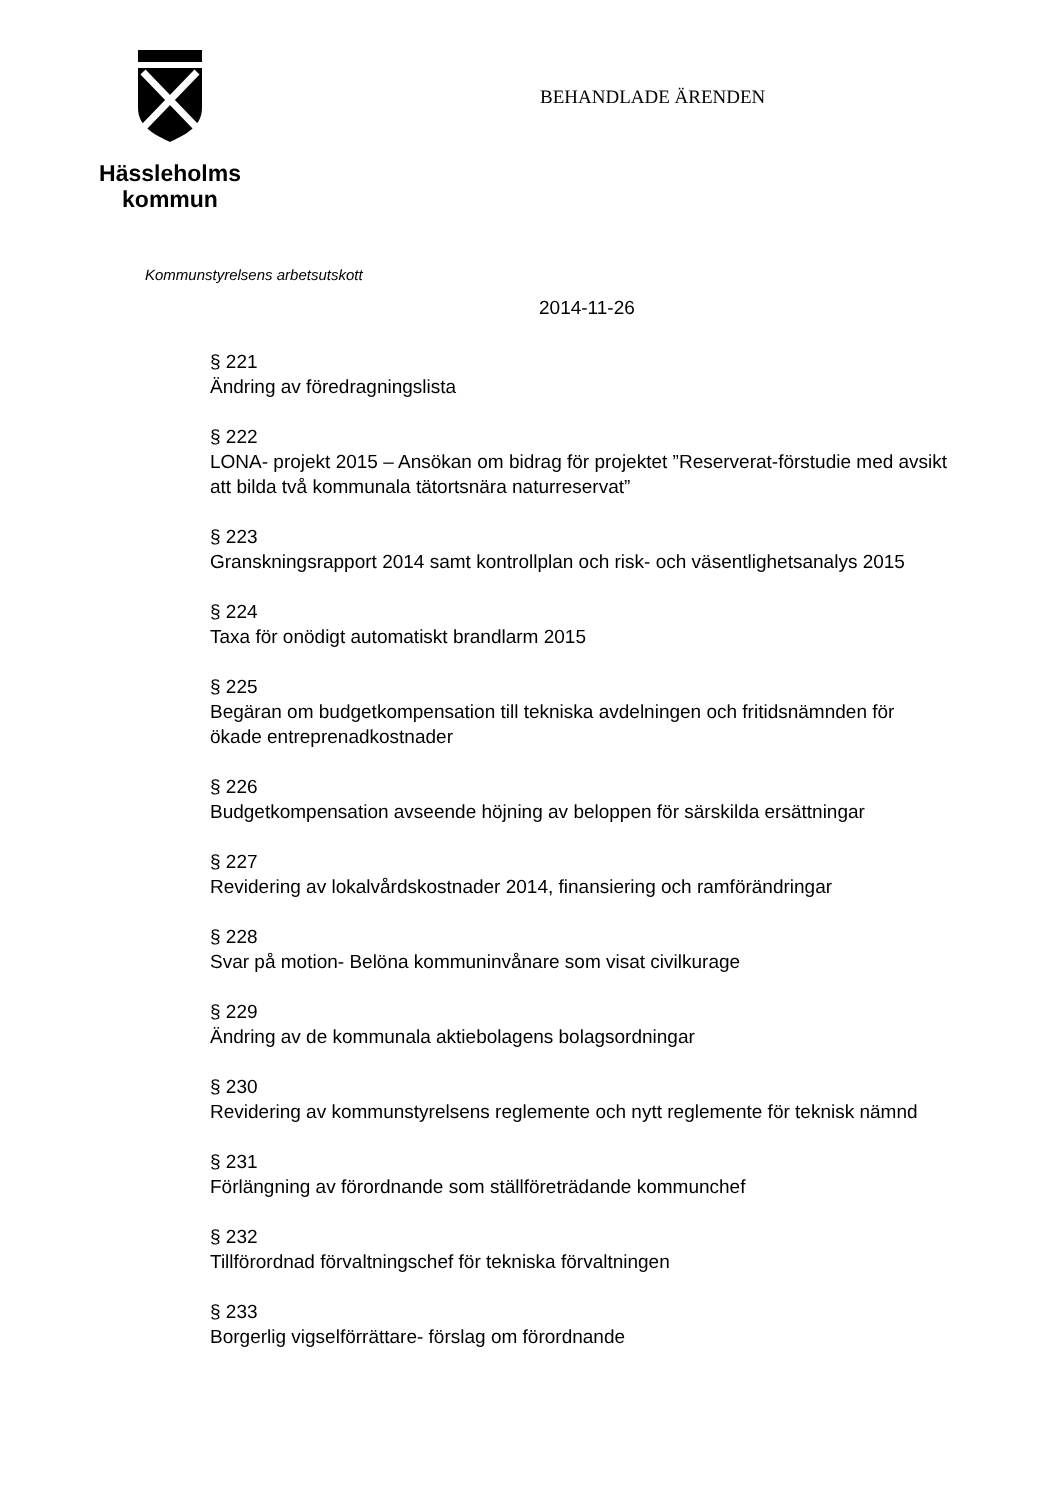Hässleholms
kommun
BEHANDLADE ÄRENDEN
Kommunstyrelsens arbetsutskott
2014-11-26
§ 221
Ändring av föredragningslista
§ 222
LONA- projekt 2015 – Ansökan om bidrag för projektet ”Reserverat-förstudie med avsikt att bilda två kommunala tätortsnära naturreservat”
§ 223
Granskningsrapport 2014 samt kontrollplan och risk- och väsentlighetsanalys 2015
§ 224
Taxa för onödigt automatiskt brandlarm 2015
§ 225
Begäran om budgetkompensation till tekniska avdelningen och fritidsnämnden för ökade entreprenadkostnader
§ 226
Budgetkompensation avseende höjning av beloppen för särskilda ersättningar
§ 227
Revidering av lokalvårdskostnader 2014, finansiering och ramförändringar
§ 228
Svar på motion- Belöna kommuninvånare som visat civilkurage
§ 229
Ändring av de kommunala aktiebolagens bolagsordningar
§ 230
Revidering av kommunstyrelsens reglemente och nytt reglemente för teknisk nämnd
§ 231
Förlängning av förordnande som ställföreträdande kommunchef
§ 232
Tillförordnad förvaltningschef för tekniska förvaltningen
§ 233
Borgerlig vigselförrättare- förslag om förordnande